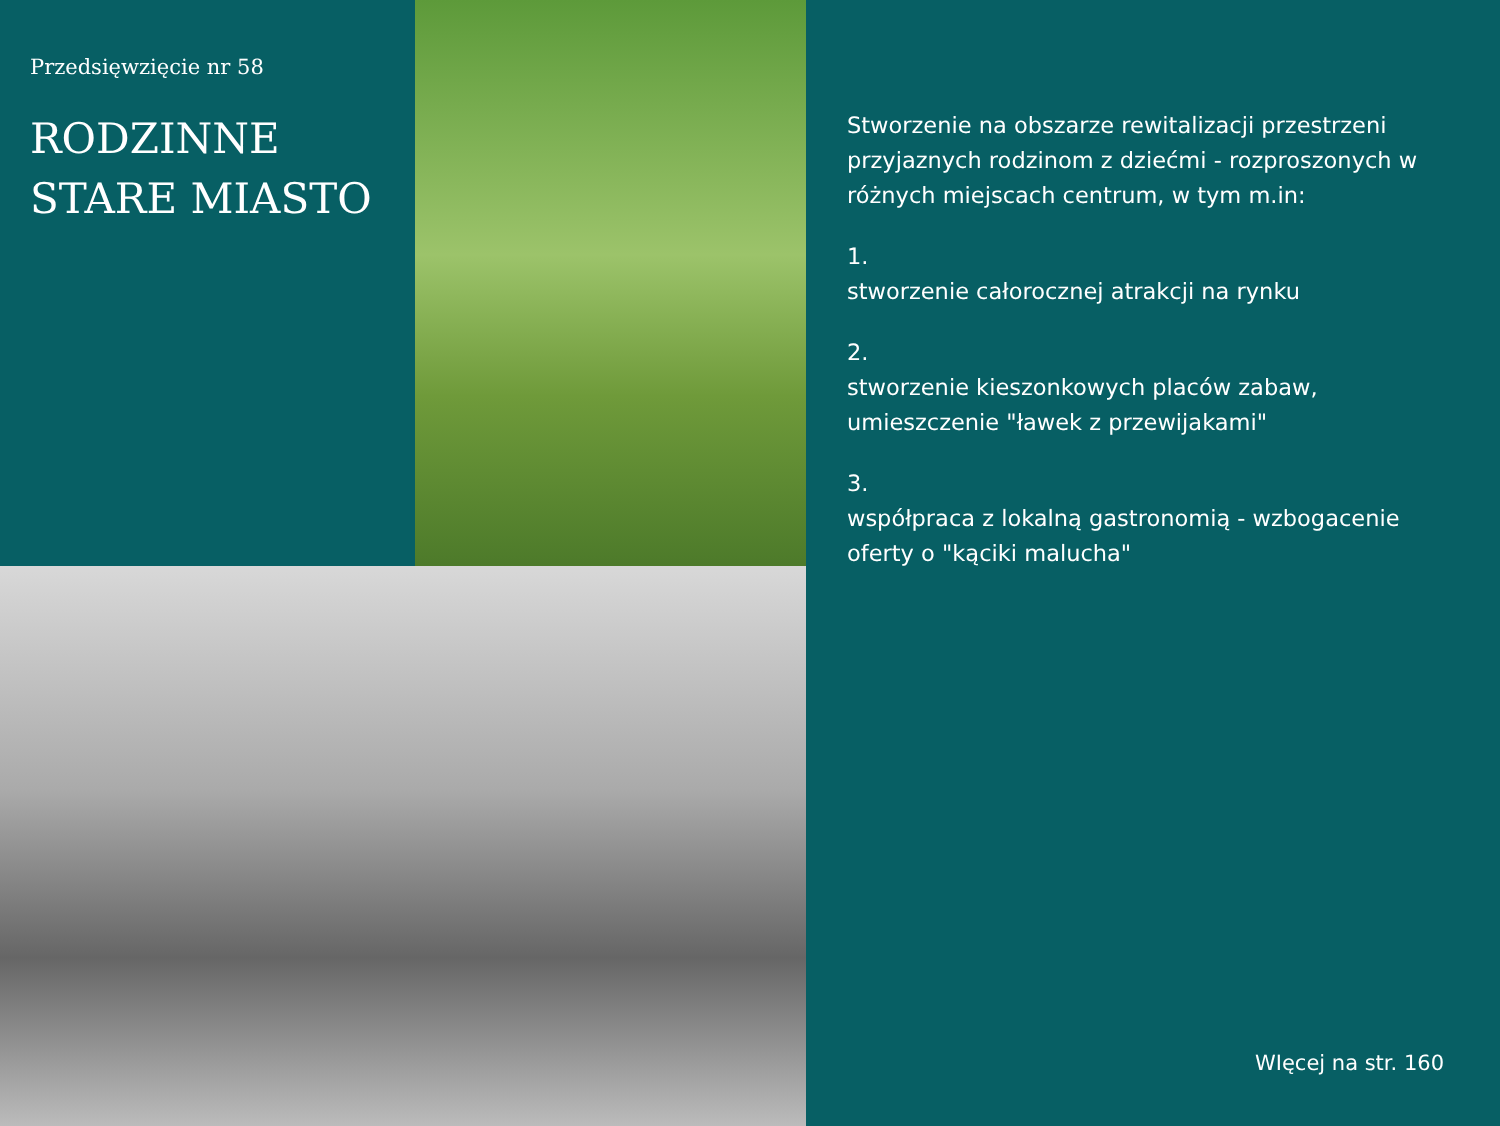Przedsięwzięcie nr 58
RODZINNE
STARE MIASTO
Stworzenie na obszarze rewitalizacji przestrzeni przyjaznych rodzinom z dziećmi - rozproszonych w różnych miejscach centrum, w tym m.in:
1.
stworzenie całorocznej atrakcji na rynku
2.
stworzenie kieszonkowych placów zabaw, umieszczenie "ławek z przewijakami"
3.
współpraca z lokalną gastronomią - wzbogacenie oferty o "kąciki malucha"
WIęcej na str. 160